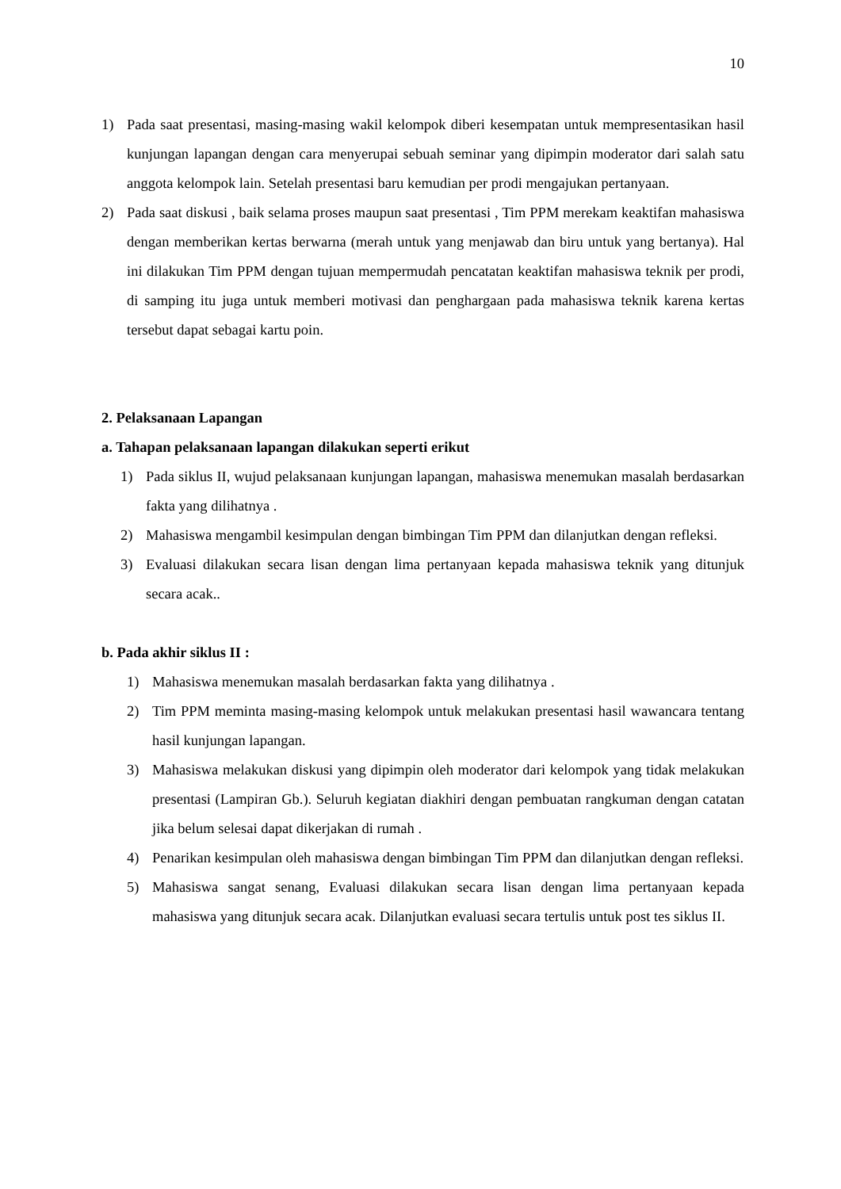10
1) Pada saat presentasi, masing-masing wakil kelompok diberi kesempatan untuk mempresentasikan hasil kunjungan lapangan dengan cara menyerupai sebuah seminar yang dipimpin moderator dari salah satu anggota kelompok lain. Setelah presentasi baru kemudian per prodi mengajukan pertanyaan.
2) Pada saat diskusi , baik selama proses maupun saat presentasi , Tim PPM merekam keaktifan mahasiswa dengan memberikan kertas berwarna (merah untuk yang menjawab dan biru untuk yang bertanya). Hal ini dilakukan Tim PPM dengan tujuan mempermudah pencatatan keaktifan mahasiswa teknik per prodi, di samping itu juga untuk memberi motivasi dan penghargaan pada mahasiswa teknik karena kertas tersebut dapat sebagai kartu poin.
2. Pelaksanaan Lapangan
a. Tahapan pelaksanaan lapangan dilakukan seperti erikut
1) Pada siklus II, wujud pelaksanaan kunjungan lapangan, mahasiswa menemukan masalah berdasarkan fakta yang dilihatnya .
2) Mahasiswa mengambil kesimpulan dengan bimbingan Tim PPM dan dilanjutkan dengan refleksi.
3) Evaluasi dilakukan secara lisan dengan lima pertanyaan kepada mahasiswa teknik yang ditunjuk secara acak..
b. Pada akhir siklus II :
1) Mahasiswa menemukan masalah berdasarkan fakta yang dilihatnya .
2) Tim PPM meminta masing-masing kelompok untuk melakukan presentasi hasil wawancara tentang hasil kunjungan lapangan.
3) Mahasiswa melakukan diskusi yang dipimpin oleh moderator dari kelompok yang tidak melakukan presentasi (Lampiran Gb.). Seluruh kegiatan diakhiri dengan pembuatan rangkuman dengan catatan jika belum selesai dapat dikerjakan di rumah .
4) Penarikan kesimpulan oleh mahasiswa dengan bimbingan Tim PPM dan dilanjutkan dengan refleksi.
5) Mahasiswa sangat senang, Evaluasi dilakukan secara lisan dengan lima pertanyaan kepada mahasiswa yang ditunjuk secara acak. Dilanjutkan evaluasi secara tertulis untuk post tes siklus II.